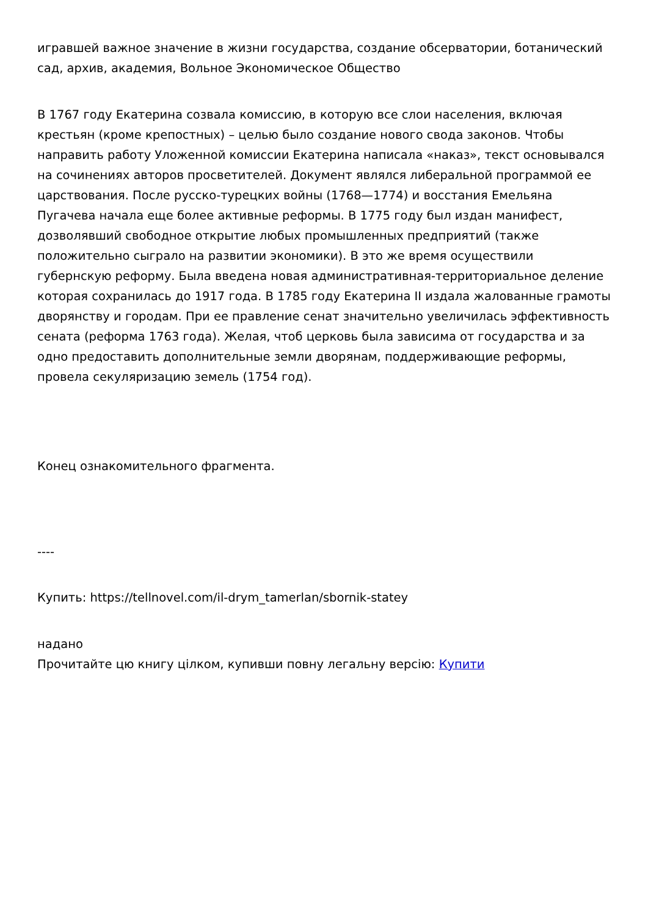игравшей важное значение в жизни государства, создание обсерватории, ботанический сад, архив, академия, Вольное Экономическое Общество
В 1767 году Екатерина созвала комиссию, в которую все слои населения, включая крестьян (кроме крепостных) – целью было создание нового свода законов. Чтобы направить работу Уложенной комиссии Екатерина написала «наказ», текст основывался на сочинениях авторов просветителей. Документ являлся либеральной программой ее царствования. После русско-турецких войны (1768—1774) и восстания Емельяна Пугачева начала еще более активные реформы. В 1775 году был издан манифест, дозволявший свободное открытие любых промышленных предприятий (также положительно сыграло на развитии экономики). В это же время осуществили губернскую реформу. Была введена новая административная-территориальное деление которая сохранилась до 1917 года. В 1785 году Екатерина II издала жалованные грамоты дворянству и городам. При ее правление сенат значительно увеличилась эффективность сената (реформа 1763 года). Желая, чтоб церковь была зависима от государства и за одно предоставить дополнительные земли дворянам, поддерживающие реформы, провела секуляризацию земель (1754 год).
Конец ознакомительного фрагмента.
----
Купить: https://tellnovel.com/il-drym_tamerlan/sbornik-statey
надано
Прочитайте цю книгу цілком, купивши повну легальну версію: Купити